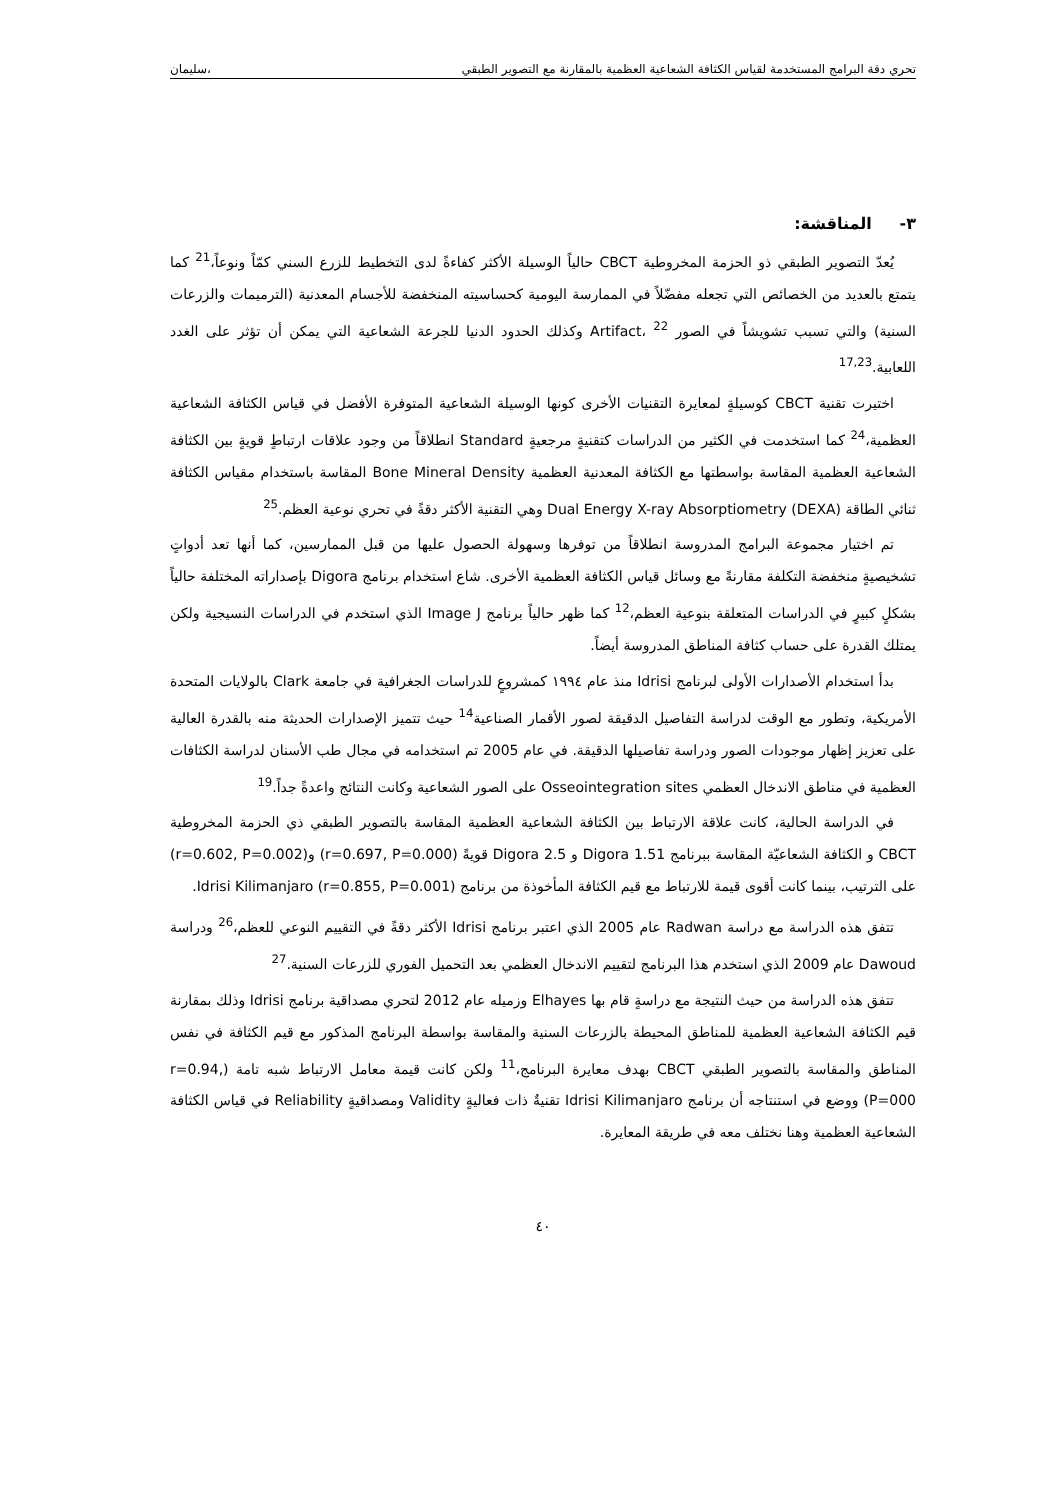تحري دقة البرامج المستخدمة لقياس الكثافة الشعاعية العظمية بالمقارنة مع التصوير الطبقي ،سليمان
٣- المناقشة:
يُعدّ التصوير الطبقي ذو الحزمة المخروطية CBCT حالياً الوسيلة الأكثر كفاءةً لدى التخطيط للزرع السني كمّاً ونوعاً،<sup>21</sup> كما يتمتع بالعديد من الخصائص التي تجعله مفضّلاً في الممارسة اليومية كحساسيته المنخفضة للأجسام المعدنية (الترميمات والزرعات السنية) والتي تسبب تشويشاً في الصور Artifact، <sup>22</sup> وكذلك الحدود الدنيا للجرعة الشعاعية التي يمكن أن تؤثر على الغدد اللعابية.<sup>17,23</sup>
اختيرت تقنية CBCT كوسيلةٍ لمعايرة التقنيات الأخرى كونها الوسيلة الشعاعية المتوفرة الأفضل في قياس الكثافة الشعاعية العظمية،<sup>24</sup> كما استخدمت في الكثير من الدراسات كتقنيةٍ مرجعيةٍ Standard انطلاقاً من وجود علاقات ارتباطٍ قويةٍ بين الكثافة الشعاعية العظمية المقاسة بواسطتها مع الكثافة المعدنية العظمية Bone Mineral Density المقاسة باستخدام مقياس الكثافة ثنائي الطاقة Dual Energy X-ray Absorptiometry (DEXA) وهي التقنية الأكثر دقةً في تحري نوعية العظم.<sup>25</sup>
تم اختيار مجموعة البرامج المدروسة انطلاقاً من توفرها وسهولة الحصول عليها من قبل الممارسين، كما أنها تعد أدواتٍ تشخيصيةٍ منخفضة التكلفة مقارنةً مع وسائل قياس الكثافة العظمية الأخرى. شاع استخدام برنامج Digora بإصداراته المختلفة حالياً بشكلٍ كبيرٍ في الدراسات المتعلقة بنوعية العظم،<sup>12</sup> كما ظهر حالياً برنامج Image J الذي استخدم في الدراسات النسيجية ولكن يمتلك القدرة على حساب كثافة المناطق المدروسة أيضاً.
بدأ استخدام الأصدارات الأولى لبرنامج Idrisi منذ عام ١٩٩٤ كمشروعٍ للدراسات الجغرافية في جامعة Clark بالولايات المتحدة الأمريكية، وتطور مع الوقت لدراسة التفاصيل الدقيقة لصور الأقمار الصناعية<sup>14</sup> حيث تتميز الإصدارات الحديثة منه بالقدرة العالية على تعزيز إظهار موجودات الصور ودراسة تفاصيلها الدقيقة. في عام 2005 تم استخدامه في مجال طب الأسنان لدراسة الكثافات العظمية في مناطق الاندخال العظمي Osseointegration sites على الصور الشعاعية وكانت النتائج واعدةً جداً.<sup>19</sup>
في الدراسة الحالية، كانت علاقة الارتباط بين الكثافة الشعاعية العظمية المقاسة بالتصوير الطبقي ذي الحزمة المخروطية CBCT و الكثافة الشعاعيّة المقاسة ببرنامج Digora 1.51 و Digora 2.5 قويةً (r=0.697, P=0.000) و(r=0.602, P=0.002) على الترتيب، بينما كانت أقوى قيمة للارتباط مع قيم الكثافة المأخوذة من برنامج Idrisi Kilimanjaro (r=0.855, P=0.001).
تتفق هذه الدراسة مع دراسة Radwan عام 2005 الذي اعتبر برنامج Idrisi الأكثر دقةً في التقييم النوعي للعظم،<sup>26</sup> ودراسة Dawoud عام 2009 الذي استخدم هذا البرنامج لتقييم الاندخال العظمي بعد التحميل الفوري للزرعات السنية.<sup>27</sup>
تتفق هذه الدراسة من حيث النتيجة مع دراسةٍ قام بها Elhayes وزميله عام 2012 لتحري مصداقية برنامج Idrisi وذلك بمقارنة قيم الكثافة الشعاعية العظمية للمناطق المحيطة بالزرعات السنية والمقاسة بواسطة البرنامج المذكور مع قيم الكثافة في نفس المناطق والمقاسة بالتصوير الطبقي CBCT بهدف معايرة البرنامج،<sup>11</sup> ولكن كانت قيمة معامل الارتباط شبه تامة (r=0.94, P=000) ووضع في استنتاجه أن برنامج Idrisi Kilimanjaro تقنيةٌ ذات فعاليةٍ Validity ومصداقيةٍ Reliability في قياس الكثافة الشعاعية العظمية وهنا نختلف معه في طريقة المعايرة.
٤٠